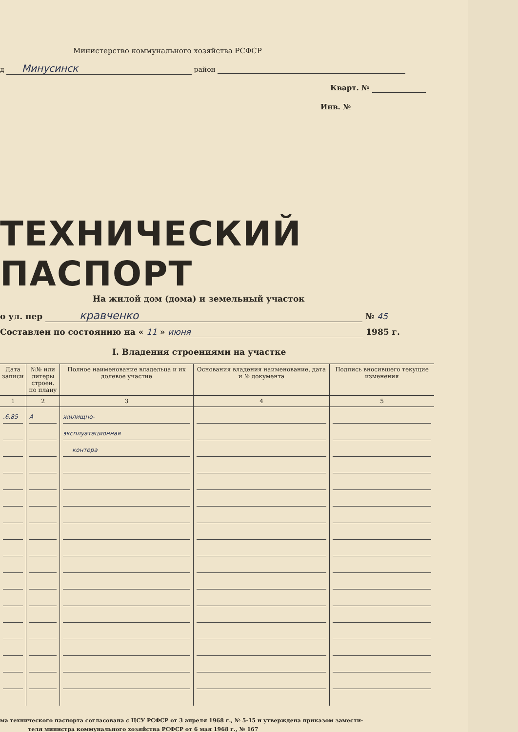Министерство коммунального хозяйства РСФСР
д Минусинск район
Кварт. №
Инв. №
ТЕХНИЧЕСКИЙ ПАСПОРТ
На жилой дом (дома) и земельный участок
о ул. пер кравченко № 45
Составлен по состоянию на « 11 » июня 1985 г.
I. Владения строениями на участке
| Дата записи | №№ или литеры строен. по плану | Полное наименование владельца и их долевое участие | Основания владения наименование, дата и № документа | Подпись вносившего текущие изменения |
| --- | --- | --- | --- | --- |
| 1 | 2 | 3 | 4 | 5 |
| .6.85 | А | жилищно- | | |
| | | эксплуатационная | | |
| | | контора | | |
ма технического паспорта согласована с ЦСУ РСФСР от 3 апреля 1968 г., № 5-15 и утверждена приказом замести-
теля министра коммунального хозяйства РСФСР от 6 мая 1968 г., № 167